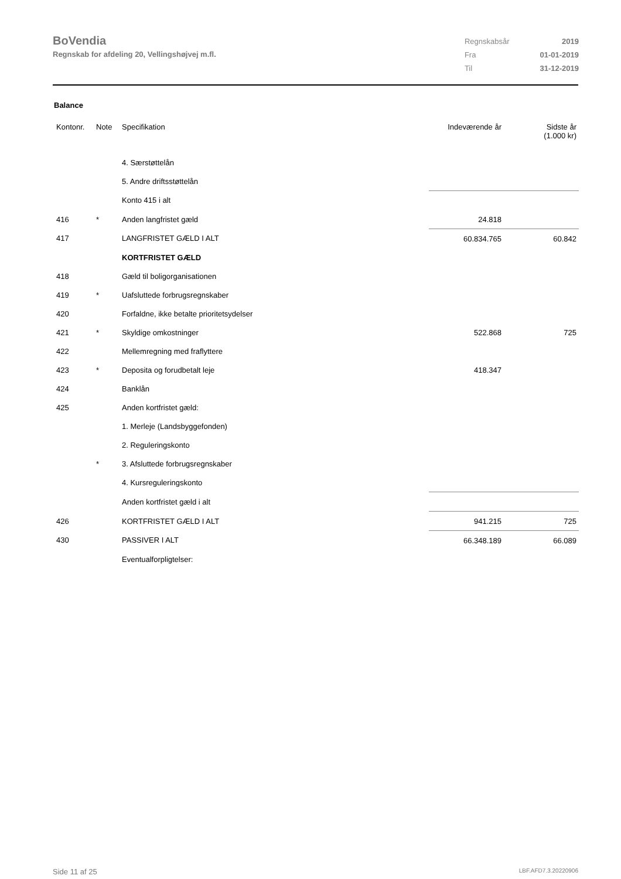BoVendia
Regnskab for afdeling 20, Vellingshøjvej m.fl.
| Regnskabsår | 2019 |
| Fra | 01-01-2019 |
| Til | 31-12-2019 |
Balance
| Kontonr. | Note | Specifikation | Indeværende år | Sidste år (1.000 kr) |
| --- | --- | --- | --- | --- |
| | | 4. Særstøttelån | | |
| | | 5. Andre driftsstøttelån | | |
| | | Konto 415 i alt | | |
| 416 | * | Anden langfristet gæld | 24.818 | |
| 417 | | LANGFRISTET GÆLD I ALT | 60.834.765 | 60.842 |
| | | KORTFRISTET GÆLD | | |
| 418 | | Gæld til boligorganisationen | | |
| 419 | * | Uafsluttede forbrugsregnskaber | | |
| 420 | | Forfaldne, ikke betalte prioritetsydelser | | |
| 421 | * | Skyldige omkostninger | 522.868 | 725 |
| 422 | | Mellemregning med fraflyttere | | |
| 423 | * | Deposita og forudbetalt leje | 418.347 | |
| 424 | | Banklån | | |
| 425 | | Anden kortfristet gæld: | | |
| | | 1. Merleje (Landsbyggefonden) | | |
| | | 2. Reguleringskonto | | |
| | * | 3. Afsluttede forbrugsregnskaber | | |
| | | 4. Kursreguleringskonto | | |
| | | Anden kortfristet gæld i alt | | |
| 426 | | KORTFRISTET GÆLD I ALT | 941.215 | 725 |
| 430 | | PASSIVER I ALT | 66.348.189 | 66.089 |
| | | Eventualforpligtelser: | | |
Side 11 af 25 LBF.AFD7.3.20220906